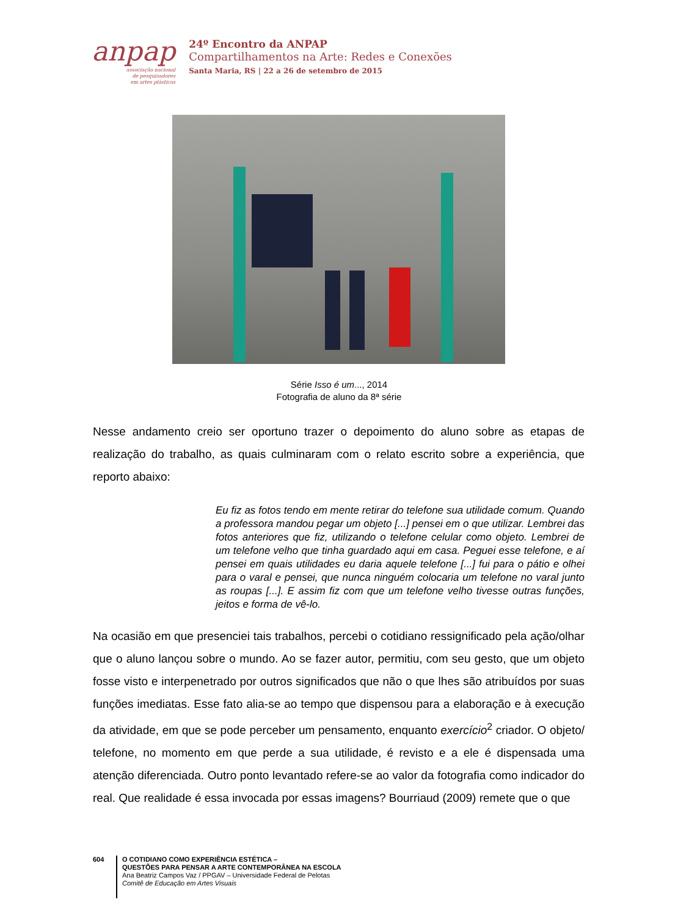anpap
associação nacional
de pesquisadores
em artes plásticas
24º Encontro da ANPAP
Compartilhamentos na Arte: Redes e Conexões
Santa Maria, RS | 22 a 26 de setembro de 2015
Série Isso é um..., 2014
Fotografia de aluno da 8ª série
Nesse andamento creio ser oportuno trazer o depoimento do aluno sobre as etapas de realização do trabalho, as quais culminaram com o relato escrito sobre a experiência, que reporto abaixo:
Eu fiz as fotos tendo em mente retirar do telefone sua utilidade comum. Quando a professora mandou pegar um objeto [...] pensei em o que utilizar. Lembrei das fotos anteriores que fiz, utilizando o telefone celular como objeto. Lembrei de um telefone velho que tinha guardado aqui em casa. Peguei esse telefone, e aí pensei em quais utilidades eu daria aquele telefone [...] fui para o pátio e olhei para o varal e pensei, que nunca ninguém colocaria um telefone no varal junto as roupas [...]. E assim fiz com que um telefone velho tivesse outras funções, jeitos e forma de vê-lo.
Na ocasião em que presenciei tais trabalhos, percebi o cotidiano ressignificado pela ação/olhar que o aluno lançou sobre o mundo. Ao se fazer autor, permitiu, com seu gesto, que um objeto fosse visto e interpenetrado por outros significados que não o que lhes são atribuídos por suas funções imediatas. Esse fato alia-se ao tempo que dispensou para a elaboração e à execução da atividade, em que se pode perceber um pensamento, enquanto exercício<sup>2</sup> criador. O objeto/ telefone, no momento em que perde a sua utilidade, é revisto e a ele é dispensada uma atenção diferenciada. Outro ponto levantado refere-se ao valor da fotografia como indicador do real. Que realidade é essa invocada por essas imagens? Bourriaud (2009) remete que o que
604
O COTIDIANO COMO EXPERIÊNCIA ESTÉTICA –
QUESTÕES PARA PENSAR A ARTE CONTEMPORÂNEA NA ESCOLA
Ana Beatriz Campos Vaz / PPGAV – Universidade Federal de Pelotas
Comitê de Educação em Artes Visuais